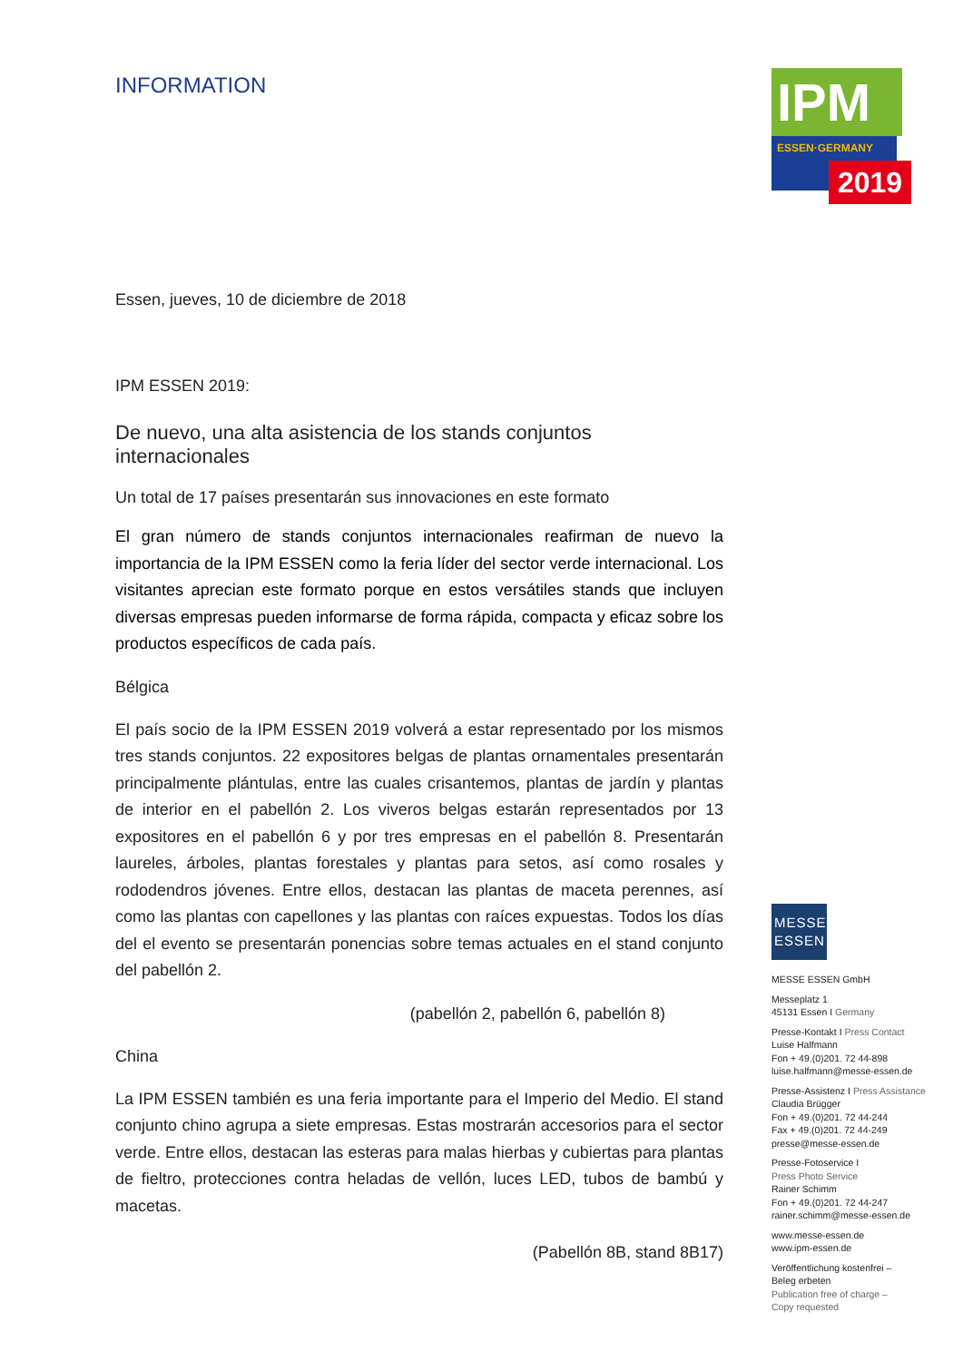IPM
ESSEN·GERMANY
2019
INFORMATION
Essen, jueves, 10 de diciembre de 2018
IPM ESSEN 2019:
De nuevo, una alta asistencia de los stands conjuntos internacionales
Un total de 17 países presentarán sus innovaciones en este formato
El gran número de stands conjuntos internacionales reafirman de nuevo la importancia de la IPM ESSEN como la feria líder del sector verde internacional. Los visitantes aprecian este formato porque en estos versátiles stands que incluyen diversas empresas pueden informarse de forma rápida, compacta y eficaz sobre los productos específicos de cada país.
Bélgica
El país socio de la IPM ESSEN 2019 volverá a estar representado por los mismos tres stands conjuntos. 22 expositores belgas de plantas ornamentales presentarán principalmente plántulas, entre las cuales crisantemos, plantas de jardín y plantas de interior en el pabellón 2. Los viveros belgas estarán representados por 13 expositores en el pabellón 6 y por tres empresas en el pabellón 8. Presentarán laureles, árboles, plantas forestales y plantas para setos, así como rosales y rododendros jóvenes. Entre ellos, destacan las plantas de maceta perennes, así como las plantas con capellones y las plantas con raíces expuestas. Todos los días del el evento se presentarán ponencias sobre temas actuales en el stand conjunto del pabellón 2.
(pabellón 2, pabellón 6, pabellón 8)
China
La IPM ESSEN también es una feria importante para el Imperio del Medio. El stand conjunto chino agrupa a siete empresas. Estas mostrarán accesorios para el sector verde. Entre ellos, destacan las esteras para malas hierbas y cubiertas para plantas de fieltro, protecciones contra heladas de vellón, luces LED, tubos de bambú y macetas.
(Pabellón 8B, stand 8B17)
MESSE ESSEN
MESSE ESSEN GmbH
Messeplatz 1
45131 Essen I Germany
Presse-Kontakt I Press Contact
Luise Halfmann
Fon + 49.(0)201. 72 44-898
luise.halfmann@messe-essen.de
Presse-Assistenz I Press Assistance
Claudia Brügger
Fon + 49.(0)201. 72 44-244
Fax + 49.(0)201. 72 44-249
presse@messe-essen.de
Presse-Fotoservice I
Press Photo Service
Rainer Schimm
Fon + 49.(0)201. 72 44-247
rainer.schimm@messe-essen.de
www.messe-essen.de
www.ipm-essen.de
Veröffentlichung kostenfrei –
Beleg erbeten
Publication free of charge –
Copy requested